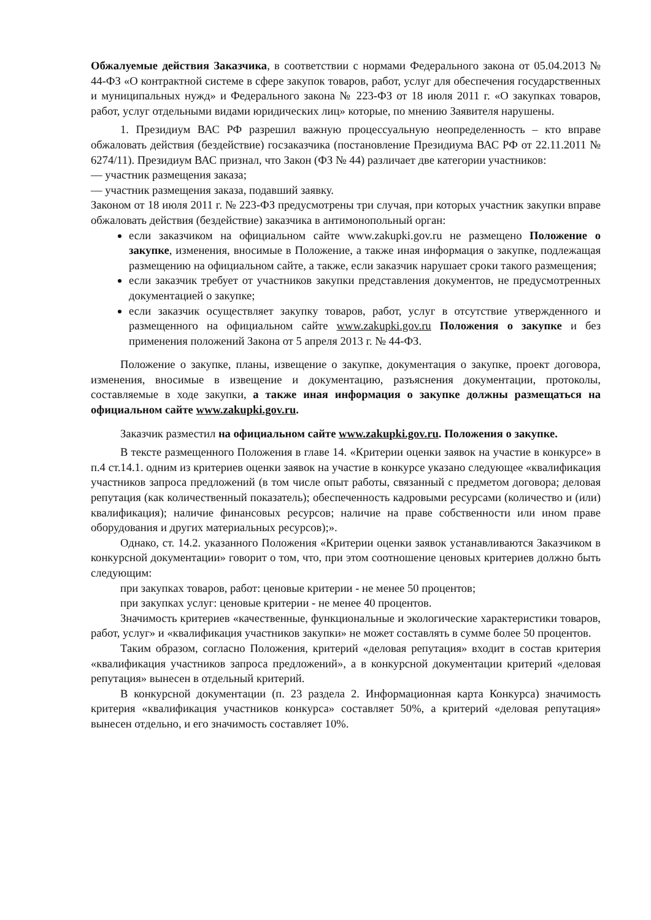Обжалуемые действия Заказчика, в соответствии с нормами Федерального закона от 05.04.2013 № 44-ФЗ «О контрактной системе в сфере закупок товаров, работ, услуг для обеспечения государственных и муниципальных нужд» и Федерального закона № 223-ФЗ от 18 июля 2011 г. «О закупках товаров, работ, услуг отдельными видами юридических лиц» которые, по мнению Заявителя нарушены.
1. Президиум ВАС РФ разрешил важную процессуальную неопределенность – кто вправе обжаловать действия (бездействие) госзаказчика (постановление Президиума ВАС РФ от 22.11.2011 № 6274/11). Президиум ВАС признал, что Закон (ФЗ № 44) различает две категории участников:
— участник размещения заказа;
— участник размещения заказа, подавший заявку.
Законом от 18 июля 2011 г. № 223-ФЗ предусмотрены три случая, при которых участник закупки вправе обжаловать действия (бездействие) заказчика в антимонопольный орган:
если заказчиком на официальном сайте www.zakupki.gov.ru не размещено Положение о закупке, изменения, вносимые в Положение, а также иная информация о закупке, подлежащая размещению на официальном сайте, а также, если заказчик нарушает сроки такого размещения;
если заказчик требует от участников закупки представления документов, не предусмотренных документацией о закупке;
если заказчик осуществляет закупку товаров, работ, услуг в отсутствие утвержденного и размещенного на официальном сайте www.zakupki.gov.ru Положения о закупке и без применения положений Закона от 5 апреля 2013 г. № 44-ФЗ.
Положение о закупке, планы, извещение о закупке, документация о закупке, проект договора, изменения, вносимые в извещение и документацию, разъяснения документации, протоколы, составляемые в ходе закупки, а также иная информация о закупке должны размещаться на официальном сайте www.zakupki.gov.ru.
Заказчик разместил на официальном сайте www.zakupki.gov.ru. Положения о закупке.
В тексте размещенного Положения в главе 14. «Критерии оценки заявок на участие в конкурсе» в п.4 ст.14.1. одним из критериев оценки заявок на участие в конкурсе указано следующее «квалификация участников запроса предложений (в том числе опыт работы, связанный с предметом договора; деловая репутация (как количественный показатель); обеспеченность кадровыми ресурсами (количество и (или) квалификация); наличие финансовых ресурсов; наличие на праве собственности или ином праве оборудования и других материальных ресурсов);».
Однако, ст. 14.2. указанного Положения «Критерии оценки заявок устанавливаются Заказчиком в конкурсной документации» говорит о том, что, при этом соотношение ценовых критериев должно быть следующим:
при закупках товаров, работ: ценовые критерии - не менее 50 процентов;
при закупках услуг: ценовые критерии - не менее 40 процентов.
Значимость критериев «качественные, функциональные и экологические характеристики товаров, работ, услуг» и «квалификация участников закупки» не может составлять в сумме более 50 процентов.
Таким образом, согласно Положения, критерий «деловая репутация» входит в состав критерия «квалификация участников запроса предложений», а в конкурсной документации критерий «деловая репутация» вынесен в отдельный критерий.
В конкурсной документации (п. 23 раздела 2. Информационная карта Конкурса) значимость критерия «квалификация участников конкурса» составляет 50%, а критерий «деловая репутация» вынесен отдельно, и его значимость составляет 10%.